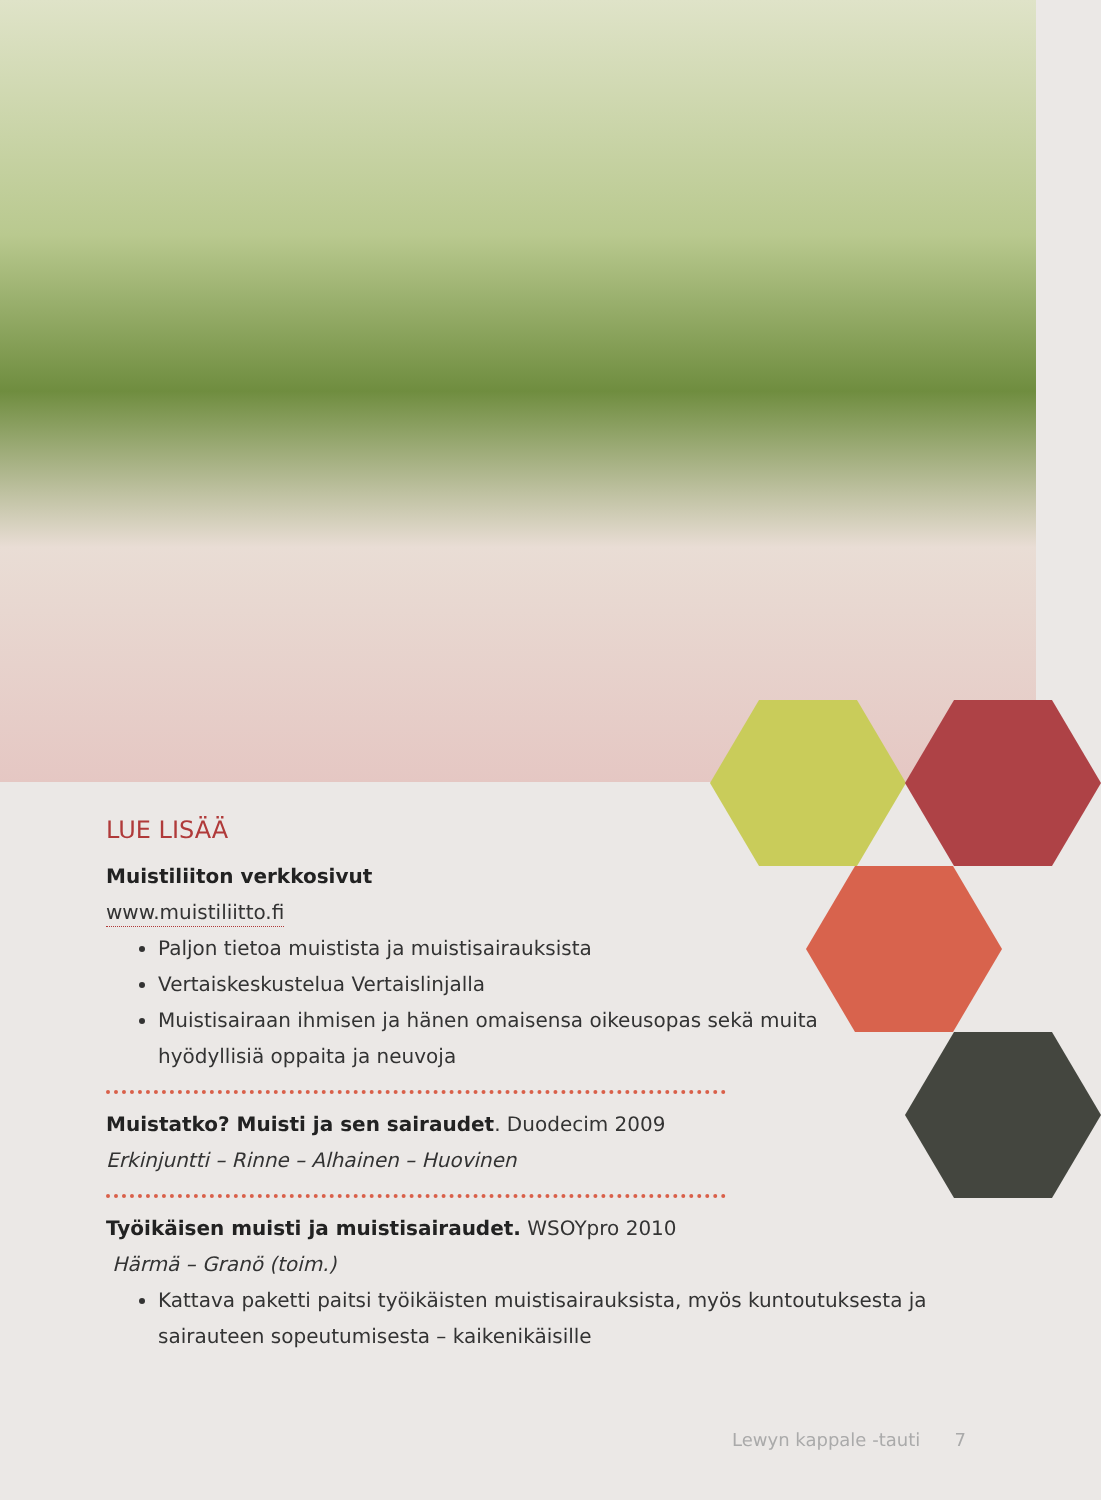LUE LISÄÄ
Muistiliiton verkkosivut
www.muistiliitto.fi
Paljon tietoa muistista ja muistisairauksista
Vertaiskeskustelua Vertaislinjalla
Muistisairaan ihmisen ja hänen omaisensa oikeusopas sekä muita hyödyllisiä oppaita ja neuvoja
Muistatko? Muisti ja sen sairaudet. Duodecim 2009
Erkinjuntti – Rinne – Alhainen – Huovinen
Työikäisen muisti ja muistisairaudet. WSOYpro 2010
Härmä – Granö (toim.)
Kattava paketti paitsi työikäisten muistisairauksista, myös kuntoutuksesta ja sairauteen sopeutumisesta – kaikenikäisille
Lewyn kappale -tauti 7